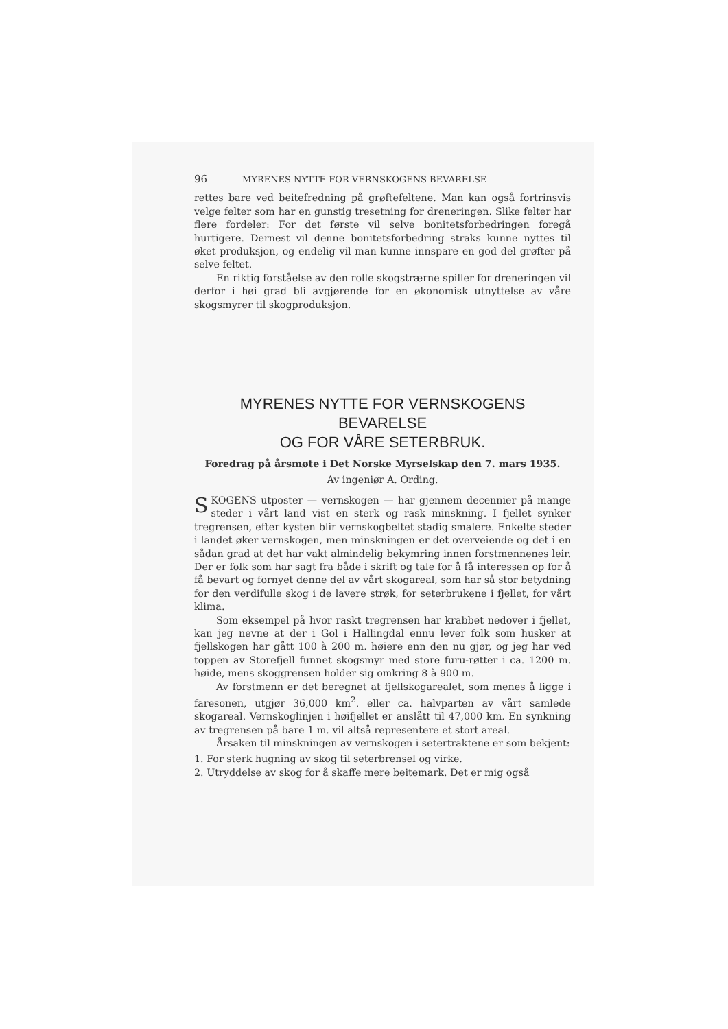96 MYRENES NYTTE FOR VERNSKOGENS BEVARELSE
rettes bare ved beitefredning på grøftefeltene. Man kan også fortrinsvis velge felter som har en gunstig tresetning for dreneringen. Slike felter har flere fordeler: For det første vil selve bonitetsforbedringen foregå hurtigere. Dernest vil denne bonitetsforbedring straks kunne nyttes til øket produksjon, og endelig vil man kunne innspare en god del grøfter på selve feltet.
En riktig forståelse av den rolle skogstrærne spiller for dreneringen vil derfor i høi grad bli avgjørende for en økonomisk utnyttelse av våre skogsmyrer til skogproduksjon.
MYRENES NYTTE FOR VERNSKOGENS BEVARELSE
OG FOR VÅRE SETERBRUK.
Foredrag på årsmøte i Det Norske Myrselskap den 7. mars 1935.
Av ingeniør A. Ording.
SKOGENS utposter — vernskogen — har gjennem decennier på mange steder i vårt land vist en sterk og rask minskning. I fjellet synker tregrensen, efter kysten blir vernskogbeltet stadig smalere. Enkelte steder i landet øker vernskogen, men minskningen er det overveiende og det i en sådan grad at det har vakt almindelig bekymring innen forstmennenes leir. Der er folk som har sagt fra både i skrift og tale for å få interessen op for å få bevart og fornyet denne del av vårt skogareal, som har så stor betydning for den verdifulle skog i de lavere strøk, for seterbrukene i fjellet, for vårt klima.
Som eksempel på hvor raskt tregrensen har krabbet nedover i fjellet, kan jeg nevne at der i Gol i Hallingdal ennu lever folk som husker at fjellskogen har gått 100 à 200 m. høiere enn den nu gjør, og jeg har ved toppen av Storefjell funnet skogsmyr med store furu-røtter i ca. 1200 m. høide, mens skoggrensen holder sig omkring 8 à 900 m.
Av forstmenn er det beregnet at fjellskogarealet, som menes å ligge i faresonen, utgjør 36,000 km<sup>2</sup>. eller ca. halvparten av vårt samlede skogareal. Vernskoglinjen i høifjellet er anslått til 47,000 km. En synkning av tregrensen på bare 1 m. vil altså representere et stort areal.
Årsaken til minskningen av vernskogen i setertraktene er som bekjent:
1. For sterk hugning av skog til seterbrensel og virke.
2. Utryddelse av skog for å skaffe mere beitemark. Det er mig også